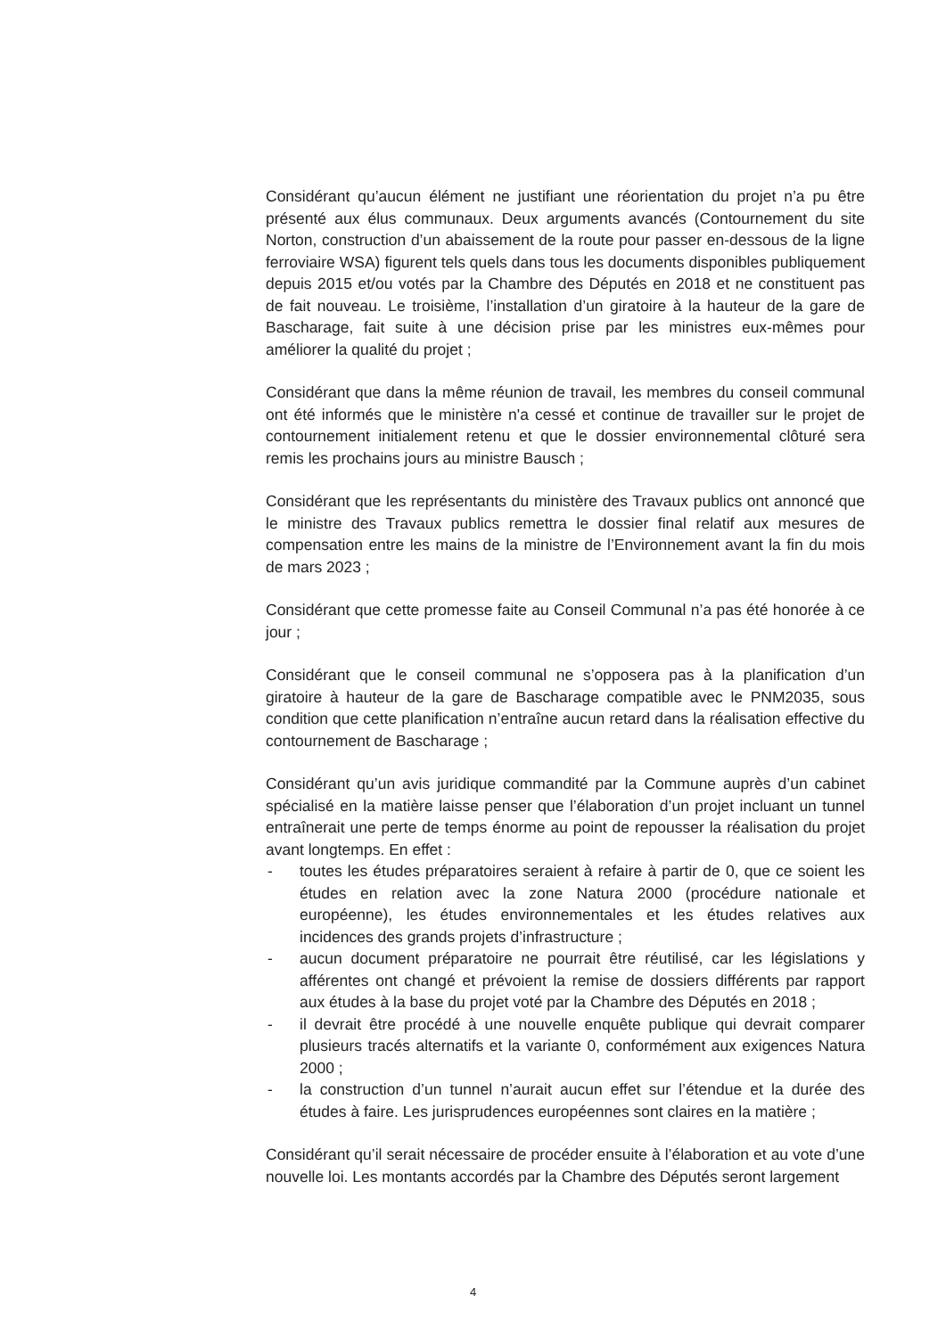Considérant qu’aucun élément ne justifiant une réorientation du projet n’a pu être présenté aux élus communaux. Deux arguments avancés (Contournement du site Norton, construction d’un abaissement de la route pour passer en-dessous de la ligne ferroviaire WSA) figurent tels quels dans tous les documents disponibles publiquement depuis 2015 et/ou votés par la Chambre des Députés en 2018 et ne constituent pas de fait nouveau. Le troisième, l’installation d’un giratoire à la hauteur de la gare de Bascharage, fait suite à une décision prise par les ministres eux-mêmes pour améliorer la qualité du projet ;
Considérant que dans la même réunion de travail, les membres du conseil communal ont été informés que le ministère n'a cessé et continue de travailler sur le projet de contournement initialement retenu et que le dossier environnemental clôturé sera remis les prochains jours au ministre Bausch ;
Considérant que les représentants du ministère des Travaux publics ont annoncé que le ministre des Travaux publics remettra le dossier final relatif aux mesures de compensation entre les mains de la ministre de l’Environnement avant la fin du mois de mars 2023 ;
Considérant que cette promesse faite au Conseil Communal n’a pas été honorée à ce jour ;
Considérant que le conseil communal ne s’opposera pas à la planification d’un giratoire à hauteur de la gare de Bascharage compatible avec le PNM2035, sous condition que cette planification n’entraîne aucun retard dans la réalisation effective du contournement de Bascharage ;
Considérant qu’un avis juridique commandité par la Commune auprès d’un cabinet spécialisé en la matière laisse penser que l’élaboration d’un projet incluant un tunnel entraînerait une perte de temps énorme au point de repousser la réalisation du projet avant longtemps. En effet :
- toutes les études préparatoires seraient à refaire à partir de 0, que ce soient les études en relation avec la zone Natura 2000 (procédure nationale et européenne), les études environnementales et les études relatives aux incidences des grands projets d’infrastructure ;
- aucun document préparatoire ne pourrait être réutilisé, car les législations y afférentes ont changé et prévoient la remise de dossiers différents par rapport aux études à la base du projet voté par la Chambre des Députés en 2018 ;
- il devrait être procédé à une nouvelle enquête publique qui devrait comparer plusieurs tracés alternatifs et la variante 0, conformément aux exigences Natura 2000 ;
- la construction d’un tunnel n’aurait aucun effet sur l’étendue et la durée des études à faire. Les jurisprudences européennes sont claires en la matière ;
Considérant qu’il serait nécessaire de procéder ensuite à l’élaboration et au vote d’une nouvelle loi. Les montants accordés par la Chambre des Députés seront largement
4